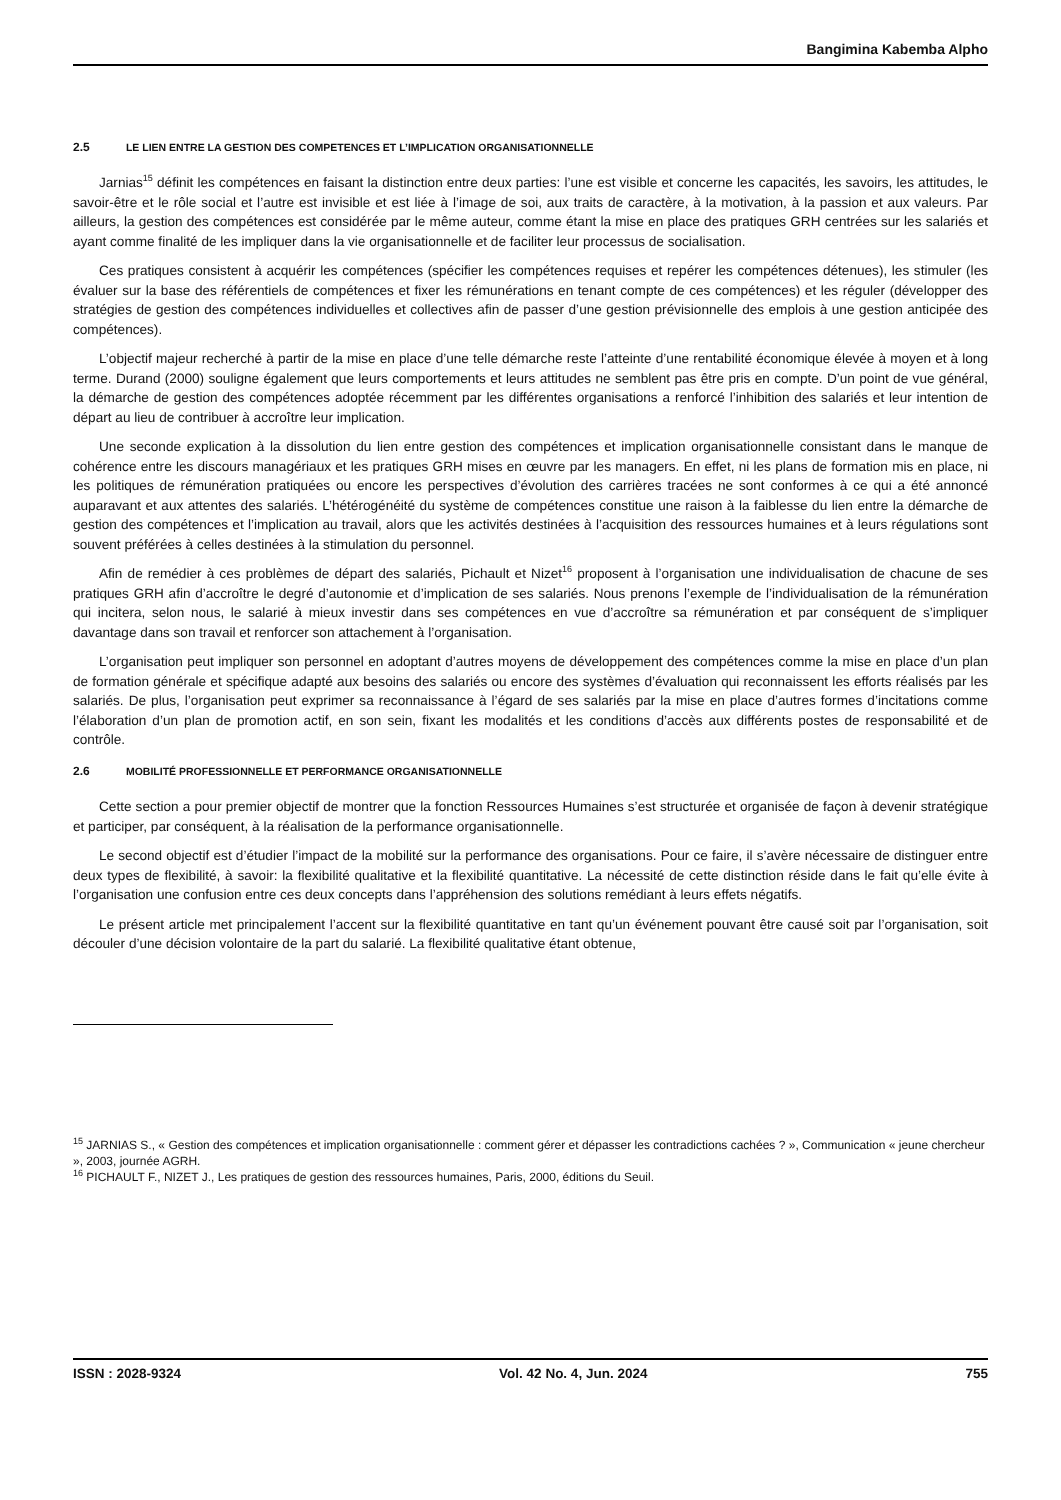Bangimina Kabemba Alpho
2.5 LE LIEN ENTRE LA GESTION DES COMPETENCES ET L’IMPLICATION ORGANISATIONNELLE
Jarnias<sup>15</sup> définit les compétences en faisant la distinction entre deux parties: l’une est visible et concerne les capacités, les savoirs, les attitudes, le savoir-être et le rôle social et l’autre est invisible et est liée à l’image de soi, aux traits de caractère, à la motivation, à la passion et aux valeurs. Par ailleurs, la gestion des compétences est considérée par le même auteur, comme étant la mise en place des pratiques GRH centrées sur les salariés et ayant comme finalité de les impliquer dans la vie organisationnelle et de faciliter leur processus de socialisation.
Ces pratiques consistent à acquérir les compétences (spécifier les compétences requises et repérer les compétences détenues), les stimuler (les évaluer sur la base des référentiels de compétences et fixer les rémunérations en tenant compte de ces compétences) et les réguler (développer des stratégies de gestion des compétences individuelles et collectives afin de passer d’une gestion prévisionnelle des emplois à une gestion anticipée des compétences).
L’objectif majeur recherché à partir de la mise en place d’une telle démarche reste l’atteinte d’une rentabilité économique élevée à moyen et à long terme. Durand (2000) souligne également que leurs comportements et leurs attitudes ne semblent pas être pris en compte. D’un point de vue général, la démarche de gestion des compétences adoptée récemment par les différentes organisations a renforcé l’inhibition des salariés et leur intention de départ au lieu de contribuer à accroître leur implication.
Une seconde explication à la dissolution du lien entre gestion des compétences et implication organisationnelle consistant dans le manque de cohérence entre les discours managériaux et les pratiques GRH mises en œuvre par les managers. En effet, ni les plans de formation mis en place, ni les politiques de rémunération pratiquées ou encore les perspectives d’évolution des carrières tracées ne sont conformes à ce qui a été annoncé auparavant et aux attentes des salariés. L’hétérogénéité du système de compétences constitue une raison à la faiblesse du lien entre la démarche de gestion des compétences et l’implication au travail, alors que les activités destinées à l’acquisition des ressources humaines et à leurs régulations sont souvent préférées à celles destinées à la stimulation du personnel.
Afin de remédier à ces problèmes de départ des salariés, Pichault et Nizet<sup>16</sup> proposent à l’organisation une individualisation de chacune de ses pratiques GRH afin d’accroître le degré d’autonomie et d’implication de ses salariés. Nous prenons l’exemple de l’individualisation de la rémunération qui incitera, selon nous, le salarié à mieux investir dans ses compétences en vue d’accroître sa rémunération et par conséquent de s’impliquer davantage dans son travail et renforcer son attachement à l’organisation.
L’organisation peut impliquer son personnel en adoptant d’autres moyens de développement des compétences comme la mise en place d’un plan de formation générale et spécifique adapté aux besoins des salariés ou encore des systèmes d’évaluation qui reconnaissent les efforts réalisés par les salariés. De plus, l’organisation peut exprimer sa reconnaissance à l’égard de ses salariés par la mise en place d’autres formes d’incitations comme l’élaboration d’un plan de promotion actif, en son sein, fixant les modalités et les conditions d’accès aux différents postes de responsabilité et de contrôle.
2.6 MOBILITÉ PROFESSIONNELLE ET PERFORMANCE ORGANISATIONNELLE
Cette section a pour premier objectif de montrer que la fonction Ressources Humaines s’est structurée et organisée de façon à devenir stratégique et participer, par conséquent, à la réalisation de la performance organisationnelle.
Le second objectif est d’étudier l’impact de la mobilité sur la performance des organisations. Pour ce faire, il s’avère nécessaire de distinguer entre deux types de flexibilité, à savoir: la flexibilité qualitative et la flexibilité quantitative. La nécessité de cette distinction réside dans le fait qu’elle évite à l’organisation une confusion entre ces deux concepts dans l’appréhension des solutions remédiant à leurs effets négatifs.
Le présent article met principalement l’accent sur la flexibilité quantitative en tant qu’un événement pouvant être causé soit par l’organisation, soit découler d’une décision volontaire de la part du salarié. La flexibilité qualitative étant obtenue,
<sup>15</sup> JARNIAS S., « Gestion des compétences et implication organisationnelle : comment gérer et dépasser les contradictions cachées ? », Communication « jeune chercheur », 2003, journée AGRH.
<sup>16</sup> PICHAULT F., NIZET J., Les pratiques de gestion des ressources humaines, Paris, 2000, éditions du Seuil.
ISSN : 2028-9324 Vol. 42 No. 4, Jun. 2024 755